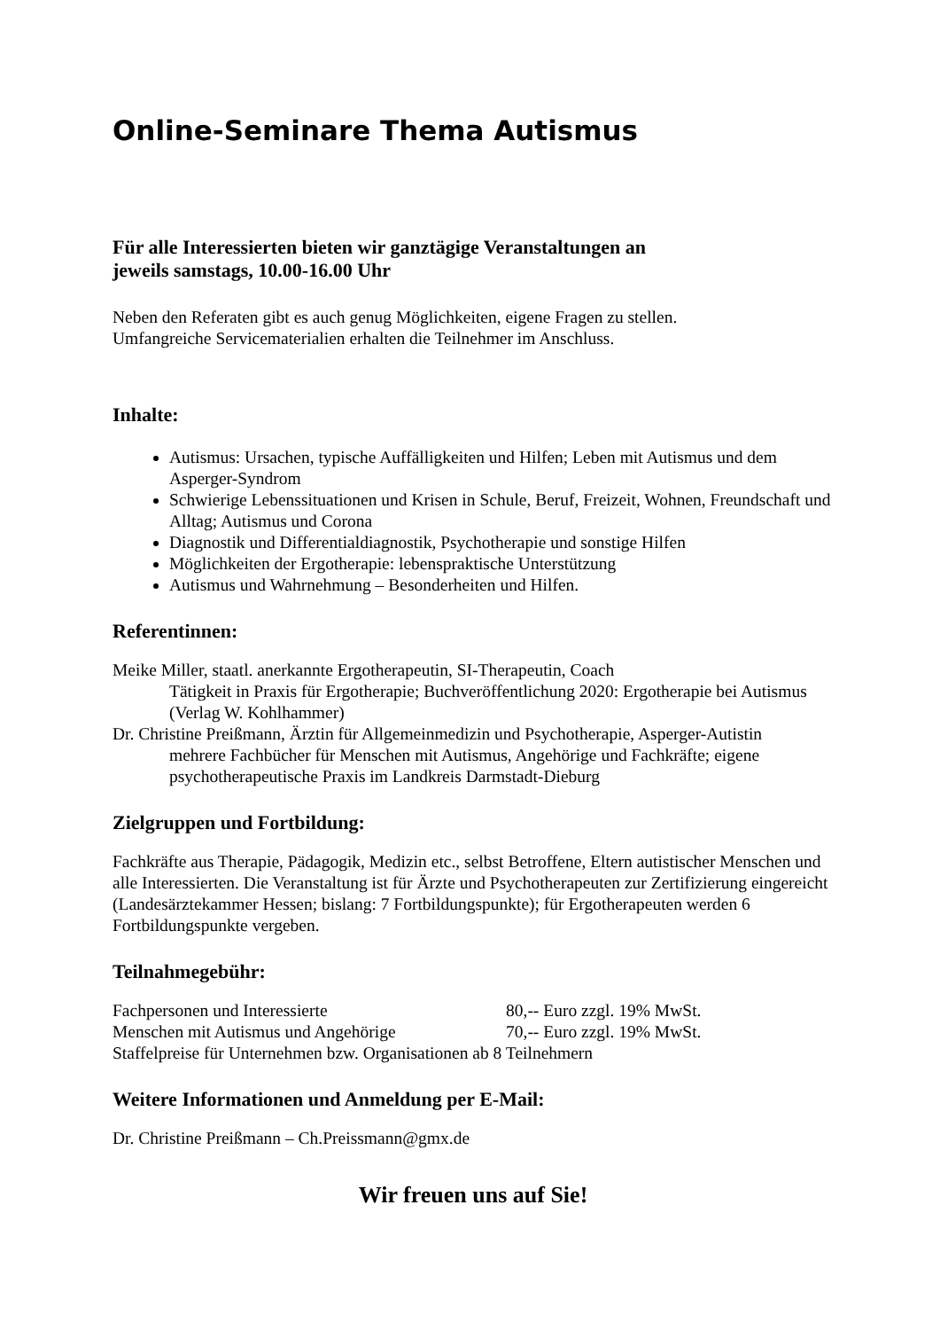Online-Seminare Thema Autismus
Für alle Interessierten bieten wir ganztägige Veranstaltungen an
jeweils samstags, 10.00-16.00 Uhr
Neben den Referaten gibt es auch genug Möglichkeiten, eigene Fragen zu stellen.
Umfangreiche Servicematerialien erhalten die Teilnehmer im Anschluss.
Inhalte:
Autismus: Ursachen, typische Auffälligkeiten und Hilfen; Leben mit Autismus und dem Asperger-Syndrom
Schwierige Lebenssituationen und Krisen in Schule, Beruf, Freizeit, Wohnen, Freundschaft und Alltag; Autismus und Corona
Diagnostik und Differentialdiagnostik, Psychotherapie und sonstige Hilfen
Möglichkeiten der Ergotherapie: lebenspraktische Unterstützung
Autismus und Wahrnehmung – Besonderheiten und Hilfen.
Referentinnen:
Meike Miller, staatl. anerkannte Ergotherapeutin, SI-Therapeutin, Coach
Tätigkeit in Praxis für Ergotherapie; Buchveröffentlichung 2020: Ergotherapie bei Autismus (Verlag W. Kohlhammer)
Dr. Christine Preißmann, Ärztin für Allgemeinmedizin und Psychotherapie, Asperger-Autistin
mehrere Fachbücher für Menschen mit Autismus, Angehörige und Fachkräfte; eigene psychotherapeutische Praxis im Landkreis Darmstadt-Dieburg
Zielgruppen und Fortbildung:
Fachkräfte aus Therapie, Pädagogik, Medizin etc., selbst Betroffene, Eltern autistischer Menschen und alle Interessierten. Die Veranstaltung ist für Ärzte und Psychotherapeuten zur Zertifizierung eingereicht (Landesärztekammer Hessen; bislang: 7 Fortbildungspunkte); für Ergotherapeuten werden 6 Fortbildungspunkte vergeben.
Teilnahmegebühr:
Fachpersonen und Interessierte 80,-- Euro zzgl. 19% MwSt.
Menschen mit Autismus und Angehörige 70,-- Euro zzgl. 19% MwSt.
Staffelpreise für Unternehmen bzw. Organisationen ab 8 Teilnehmern
Weitere Informationen und Anmeldung per E-Mail:
Dr. Christine Preißmann – Ch.Preissmann@gmx.de
Wir freuen uns auf Sie!